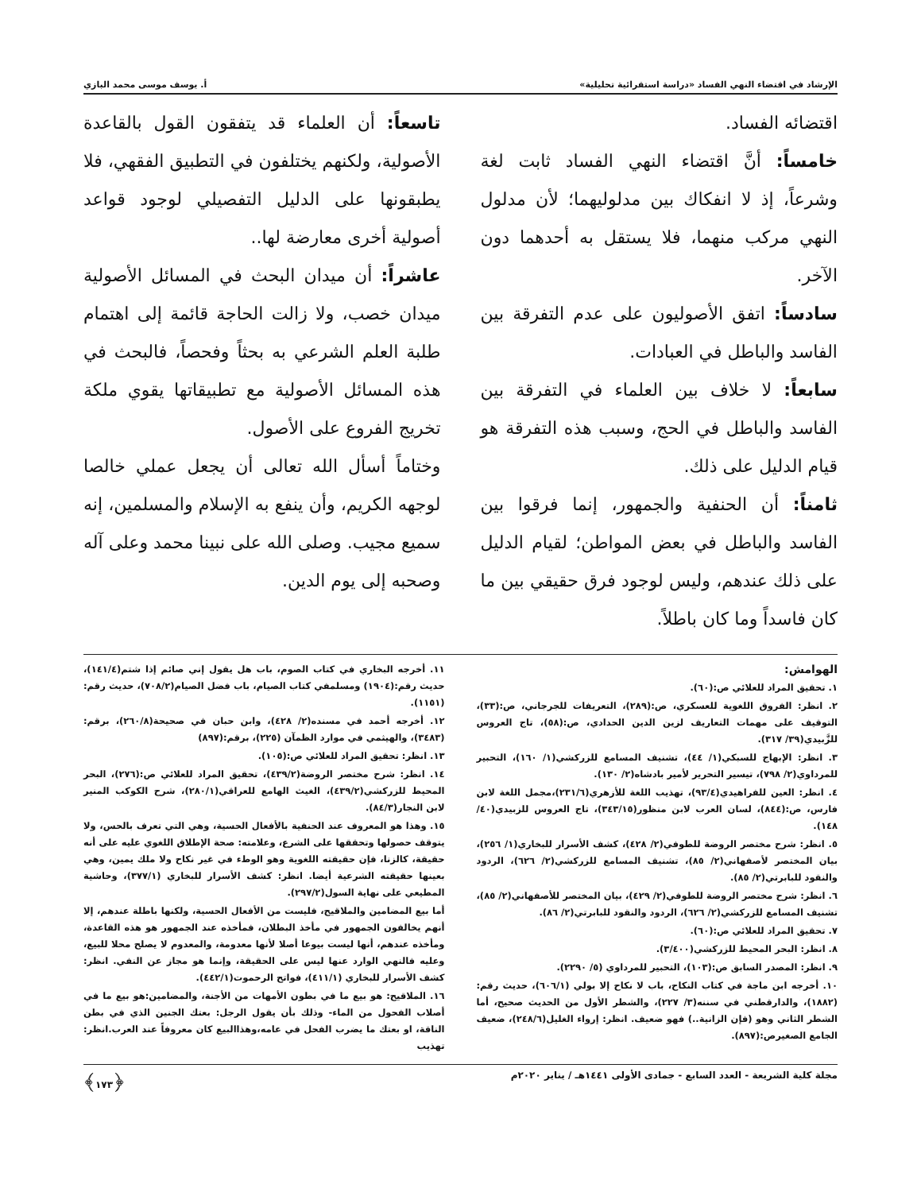الإرشاد في اقتضاء النهي الفساد «دراسة استقرائية تحليلية» أ. يوسف موسى محمد البازي
اقتضائه الفساد.
خامساً: أنَّ اقتضاء النهي الفساد ثابت لغة وشرعاً، إذ لا انفكاك بين مدلوليهما؛ لأن مدلول النهي مركب منهما، فلا يستقل به أحدهما دون الآخر.
سادساً: اتفق الأصوليون على عدم التفرقة بين الفاسد والباطل في العبادات.
سابعاً: لا خلاف بين العلماء في التفرقة بين الفاسد والباطل في الحج، وسبب هذه التفرقة هو قيام الدليل على ذلك.
ثامناً: أن الحنفية والجمهور، إنما فرقوا بين الفاسد والباطل في بعض المواطن؛ لقيام الدليل على ذلك عندهم، وليس لوجود فرق حقيقي بين ما كان فاسداً وما كان باطلاً.
تاسعاً: أن العلماء قد يتفقون القول بالقاعدة الأصولية، ولكنهم يختلفون في التطبيق الفقهي، فلا يطبقونها على الدليل التفصيلي لوجود قواعد أصولية أخرى معارضة لها..
عاشراً: أن ميدان البحث في المسائل الأصولية ميدان خصب، ولا زالت الحاجة قائمة إلى اهتمام طلبة العلم الشرعي به بحثاً وفحصاً، فالبحث في هذه المسائل الأصولية مع تطبيقاتها يقوي ملكة تخريج الفروع على الأصول.
وختاماً أسأل الله تعالى أن يجعل عملي خالصا لوجهه الكريم، وأن ينفع به الإسلام والمسلمين، إنه سميع مجيب. وصلى الله على نبينا محمد وعلى آله وصحبه إلى يوم الدين.
الهوامش:
١. تحقيق المراد للعلائي ص:(٦٠).
٢. انظر: الفروق اللغوية للعسكري، ص:(٢٨٩)، التعريفات للجرجاني، ص:(٣٣)، التوقيف على مهمات التعاريف لزين الدين الحدادي، ص:(٥٨)، تاج العروس للزَّبيدي(٣٩/ ٣١٧).
٣. انظر: الإبهاج للسبكي(١/ ٤٤)، تشنيف المسامع للزركشي(١/ ١٦٠)، التحبير للمرداوي(٢/ ٧٩٨)، تيسير التحرير لأمير بادشاه(٢/ ١٣٠).
٤. انظر: العين للفراهيدي(٩٣/٤)، تهذيب اللغة للأزهري(٢٣١/٦)،مجمل اللغة لابن فارس، ص:(٨٤٤)، لسان العرب لابن منظور(٣٤٣/١٥)، تاج العروس للزبيدي(٤٠/ ١٤٨).
٥. انظر: شرح مختصر الروضة للطوفي(٢/ ٤٢٨)، كشف الأسرار للبخاري(١/ ٢٥٦)، بيان المختصر لأصفهاني(٢/ ٨٥)، تشنيف المسامع للزركشي(٢/ ٦٢٦)، الردود والنقود للبابرتي(٢/ ٨٥).
٦. انظر: شرح مختصر الروضة للطوفي(٢/ ٤٢٩)، بيان المختصر للأصفهاني(٢/ ٨٥)، تشنيف المسامع للزركشي(٢/ ٦٢٦)، الردود والنقود للبابرتي(٢/ ٨٦).
٧. تحقيق المراد للعلائي ص:(٦٠).
٨. انظر: البحر المحيط للزركشي(٣/٤٠٠).
٩. انظر: المصدر السابق ص:(١٠٣)، التحبير للمرداوي (٥/ ٢٢٩٠).
١٠. أخرجه ابن ماجة في كتاب النكاح، باب لا نكاح إلا بولي (٦٠٦/١)، حديث رقم:(١٨٨٢)، والدارقطني في سننه(٣/ ٢٢٧)، والشطر الأول من الحديث صحيح، أما الشطر الثاني وهو (فإن الزانية..) فهو ضعيف. انظر: إرواء الغليل(٢٤٨/٦)، ضعيف الجامع الصغيرص:(٨٩٧).
١١. أخرجه البخاري في كتاب الصوم، باب هل يقول إني صائم إذا شتم(١٤١/٤)، حديث رقم:(١٩٠٤) ومسلمفي كتاب الصيام، باب فضل الصيام(٧٠٨/٢)، حديث رقم:(١١٥١).
١٢. أخرجه أحمد في مسنده(٢/ ٤٢٨)، وابن حبان في صحيحة(٢٦٠/٨)، برقم:(٣٤٨٣)، والهيثمي في موارد الظمآن (٢٢٥)، برقم:(٨٩٧)
١٣. انظر: تحقيق المراد للعلائي ص:(١٠٥).
١٤. انظر: شرح مختصر الروضة(٤٣٩/٢)، تحقيق المراد للعلائي ص:(٢٧٦)، البحر المحيط للزركشي(٤٣٩/٢)، الغيث الهامع للعراقي(٢٨٠/١)، شرح الكوكب المنير لابن النجار(٨٤/٣).
١٥. وهذا هو المعروف عند الحنفية بالأفعال الحسية، وهي التي تعرف بالحس، ولا يتوقف حصولها وتحققها على الشرع، وعلامته: صحة الإطلاق اللغوي عليه على أنه حقيقة، كالزنا، فإن حقيقته اللغوية وهو الوطء في غير نكاح ولا ملك يمين، وهي بعينها حقيقته الشرعية أيضا. انظر: كشف الأسرار للبخاري (٣٧٧/١)، وحاشية المطيعي على نهاية السول(٢٩٧/٢).
أما بيع المضامين والملاقيح، فليست من الأفعال الحسية، ولكنها باطلة عندهم، إلا أنهم يخالفون الجمهور في مأخذ البطلان، فمأخذه عند الجمهور هو هذه القاعدة، ومأخذه عندهم، أنها ليست بيوعا أصلا لأنها معدومة، والمعدوم لا يصلح محلا للبيع، وعليه فالنهي الوارد عنها ليس على الحقيقة، وإنما هو مجاز عن النفي. انظر: كشف الأسرار للبخاري (٤١١/١)، فواتح الرحموت(٤٤٢/١).
١٦. الملاقيح: هو بيع ما في بطون الأمهات من الأجنة، والمضامين:هو بيع ما في أصلاب الفحول من الماء- وذلك بأن يقول الرجل: بعتك الجنين الذي في بطن الناقة، او بعتك ما يضرب الفحل في عامه،وهذاالبيع كان معروفاً عند العرب.انظر: تهذيب
مجلة كلية الشريعة - العدد السابع - جمادى الأولى ١٤٤١هـ / يناير ٢٠٢٠م ﴿١٧٣﴾